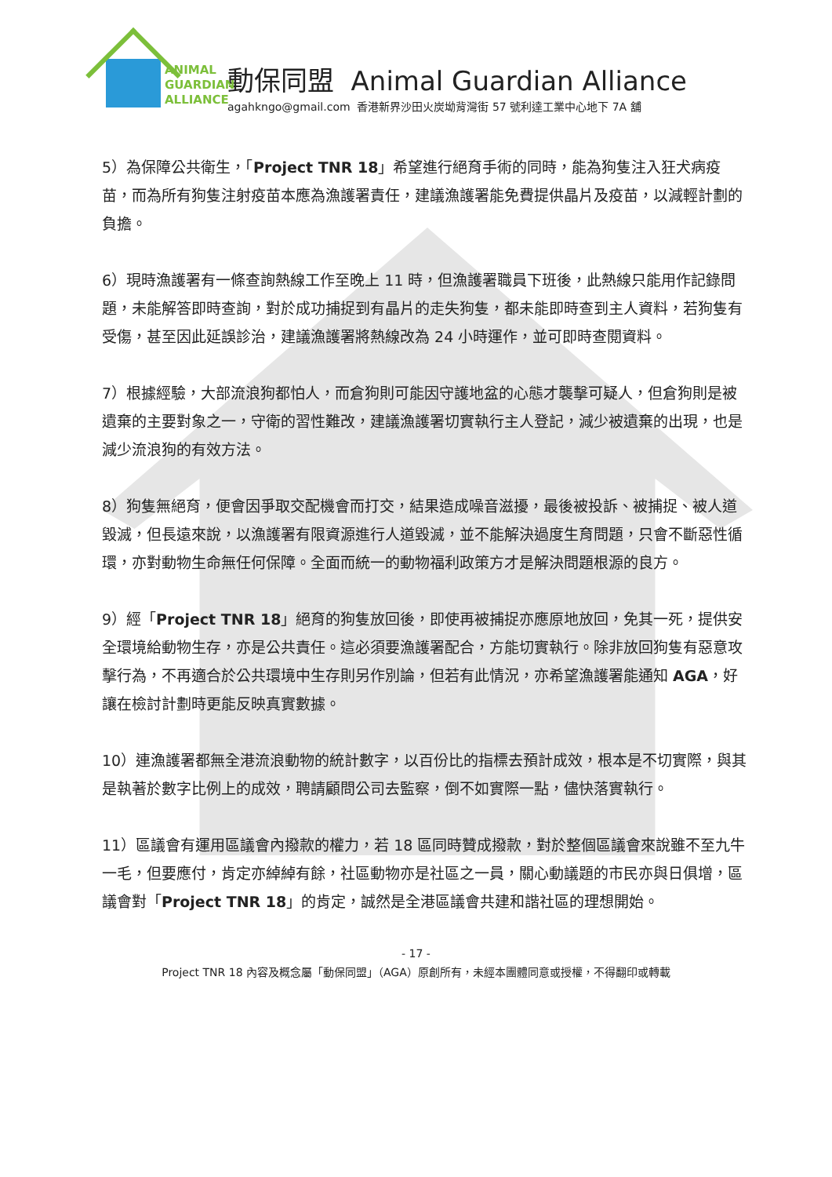ANIMAL
GUARDIAN
ALLIANCE
動保同盟 Animal Guardian Alliance
agahkngo@gmail.com 香港新界沙田火炭坳背灣街 57 號利達工業中心地下 7A 舖
5）為保障公共衛生，「Project TNR 18」希望進行絕育手術的同時，能為狗隻注入狂犬病疫苗，而為所有狗隻注射疫苗本應為漁護署責任，建議漁護署能免費提供晶片及疫苗，以減輕計劃的負擔。
6）現時漁護署有一條查詢熱線工作至晚上 11 時，但漁護署職員下班後，此熱線只能用作記錄問題，未能解答即時查詢，對於成功捕捉到有晶片的走失狗隻，都未能即時查到主人資料，若狗隻有受傷，甚至因此延誤診治，建議漁護署將熱線改為 24 小時運作，並可即時查閱資料。
7）根據經驗，大部流浪狗都怕人，而倉狗則可能因守護地盆的心態才襲擊可疑人，但倉狗則是被遺棄的主要對象之一，守衛的習性難改，建議漁護署切實執行主人登記，減少被遺棄的出現，也是減少流浪狗的有效方法。
8）狗隻無絕育，便會因爭取交配機會而打交，結果造成噪音滋擾，最後被投訴、被捕捉、被人道毀滅，但長遠來說，以漁護署有限資源進行人道毀滅，並不能解決過度生育問題，只會不斷惡性循環，亦對動物生命無任何保障。全面而統一的動物福利政策方才是解決問題根源的良方。
9）經「Project TNR 18」絕育的狗隻放回後，即使再被捕捉亦應原地放回，免其一死，提供安全環境給動物生存，亦是公共責任。這必須要漁護署配合，方能切實執行。除非放回狗隻有惡意攻擊行為，不再適合於公共環境中生存則另作別論，但若有此情況，亦希望漁護署能通知 AGA，好讓在檢討計劃時更能反映真實數據。
10）連漁護署都無全港流浪動物的統計數字，以百份比的指標去預計成效，根本是不切實際，與其是執著於數字比例上的成效，聘請顧問公司去監察，倒不如實際一點，儘快落實執行。
11）區議會有運用區議會內撥款的權力，若 18 區同時贊成撥款，對於整個區議會來說雖不至九牛一毛，但要應付，肯定亦綽綽有餘，社區動物亦是社區之一員，關心動議題的市民亦與日俱增，區議會對「Project TNR 18」的肯定，誠然是全港區議會共建和諧社區的理想開始。
- 17 -
Project TNR 18 內容及概念屬「動保同盟」（AGA）原創所有，未經本團體同意或授權，不得翻印或轉載